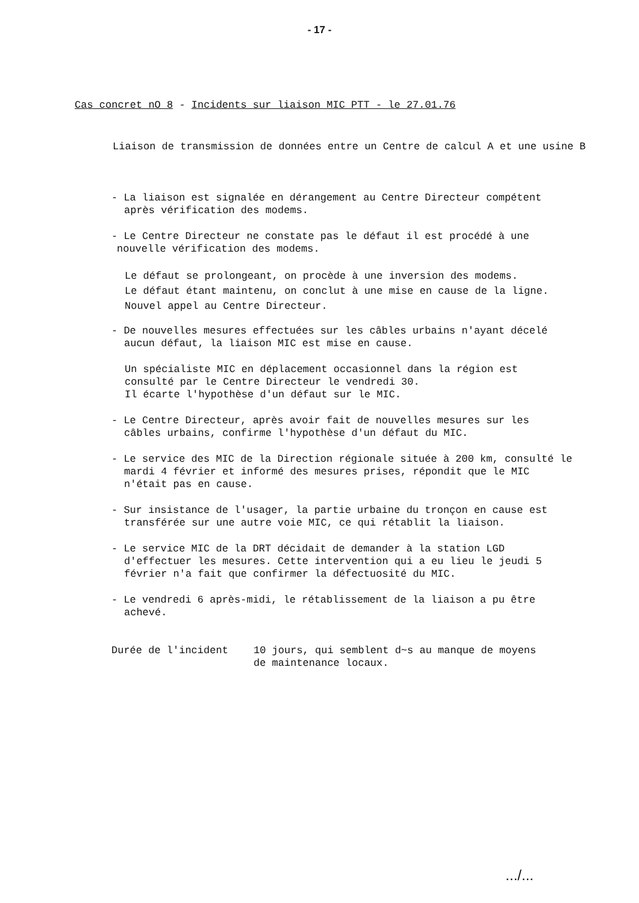- 17 -
Cas concret nO 8 - Incidents sur liaison MIC PTT - le 27.01.76
Liaison de transmission de données entre un Centre de calcul A et une usine B
- La liaison est signalée en dérangement au Centre Directeur compétent
après vérification des modems.
- Le Centre Directeur ne constate pas le défaut il est procédé à une
nouvelle vérification des modems.
Le défaut se prolongeant, on procède à une inversion des modems.
Le défaut étant maintenu, on conclut à une mise en cause de la ligne.
Nouvel appel au Centre Directeur.
- De nouvelles mesures effectuées sur les câbles urbains n'ayant décelé
aucun défaut, la liaison MIC est mise en cause.
Un spécialiste MIC en déplacement occasionnel dans la région est
consulté par le Centre Directeur le vendredi 30.
Il écarte l'hypothèse d'un défaut sur le MIC.
- Le Centre Directeur, après avoir fait de nouvelles mesures sur les
câbles urbains, confirme l'hypothèse d'un défaut du MIC.
- Le service des MIC de la Direction régionale située à 200 km, consulté le
mardi 4 février et informé des mesures prises, répondit que le MIC
n'était pas en cause.
- Sur insistance de l'usager, la partie urbaine du tronçon en cause est
transférée sur une autre voie MIC, ce qui rétablit la liaison.
- Le service MIC de la DRT décidait de demander à la station LGD
d'effectuer les mesures. Cette intervention qui a eu lieu le jeudi 5
février n'a fait que confirmer la défectuosité du MIC.
- Le vendredi 6 après-midi, le rétablissement de la liaison a pu être
achevé.
Durée de l'incident 10 jours, qui semblent d~s au manque de moyens
de maintenance locaux.
.../...